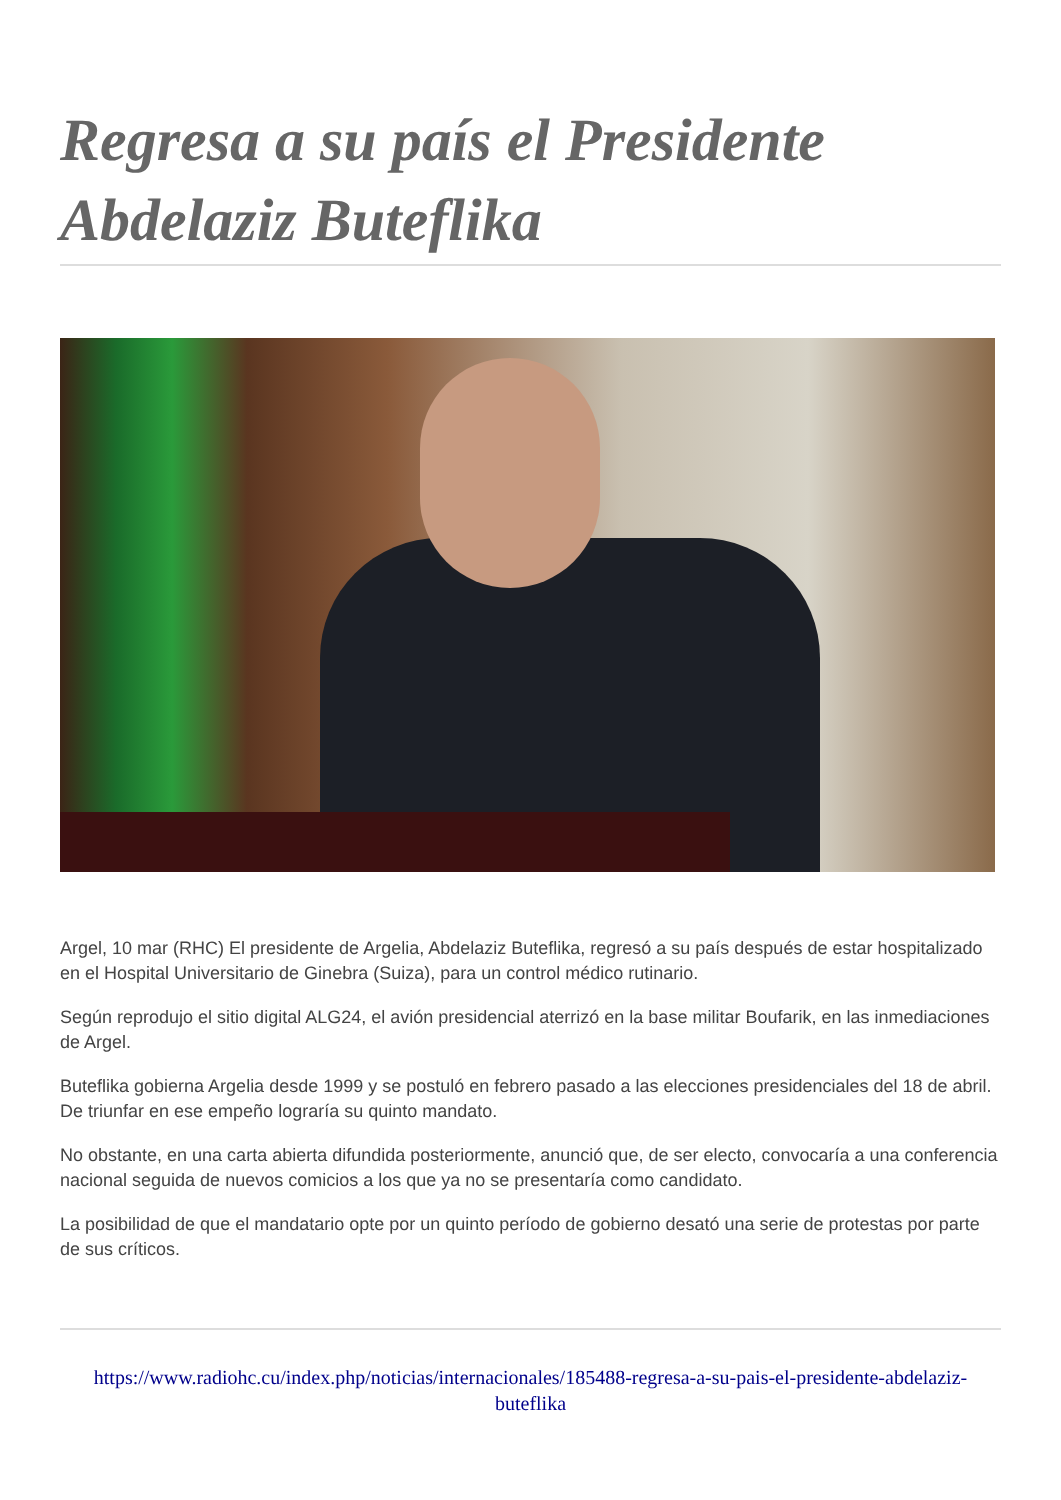Regresa a su país el Presidente Abdelaziz Buteflika
Argel, 10 mar (RHC) El presidente de Argelia, Abdelaziz Buteflika, regresó a su país después de estar hospitalizado en el Hospital Universitario de Ginebra (Suiza), para un control médico rutinario.
Según reprodujo el sitio digital ALG24, el avión presidencial aterrizó en la base militar Boufarik, en las inmediaciones de Argel.
Buteflika gobierna Argelia desde 1999 y se postuló en febrero pasado a las elecciones presidenciales del 18 de abril. De triunfar en ese empeño lograría su quinto mandato.
No obstante, en una carta abierta difundida posteriormente, anunció que, de ser electo, convocaría a una conferencia nacional seguida de nuevos comicios a los que ya no se presentaría como candidato.
La posibilidad de que el mandatario opte por un quinto período de gobierno desató una serie de protestas por parte de sus críticos.
https://www.radiohc.cu/index.php/noticias/internacionales/185488-regresa-a-su-pais-el-presidente-abdelaziz-buteflika